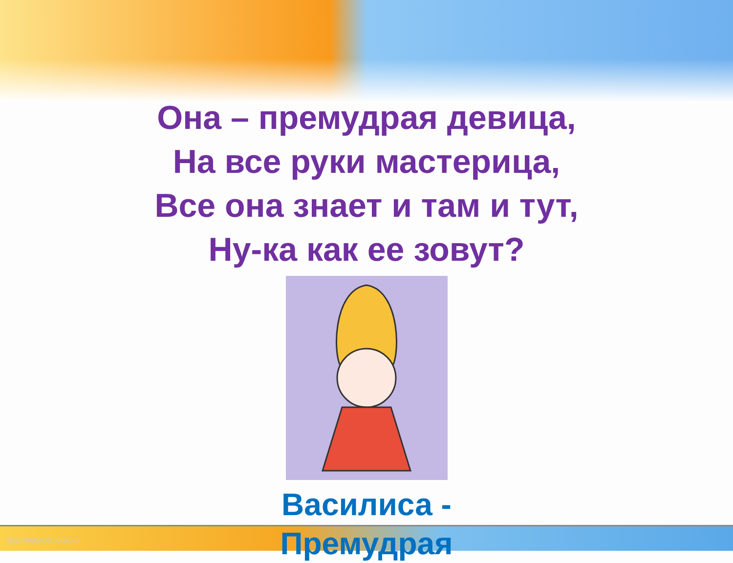Она – премудрая девица,
На все руки мастерица,
Все она знает и там и тут,
Ну-ка как ее зовут?
Василиса -
Премудрая
http://linda6035.ucoz.ru/